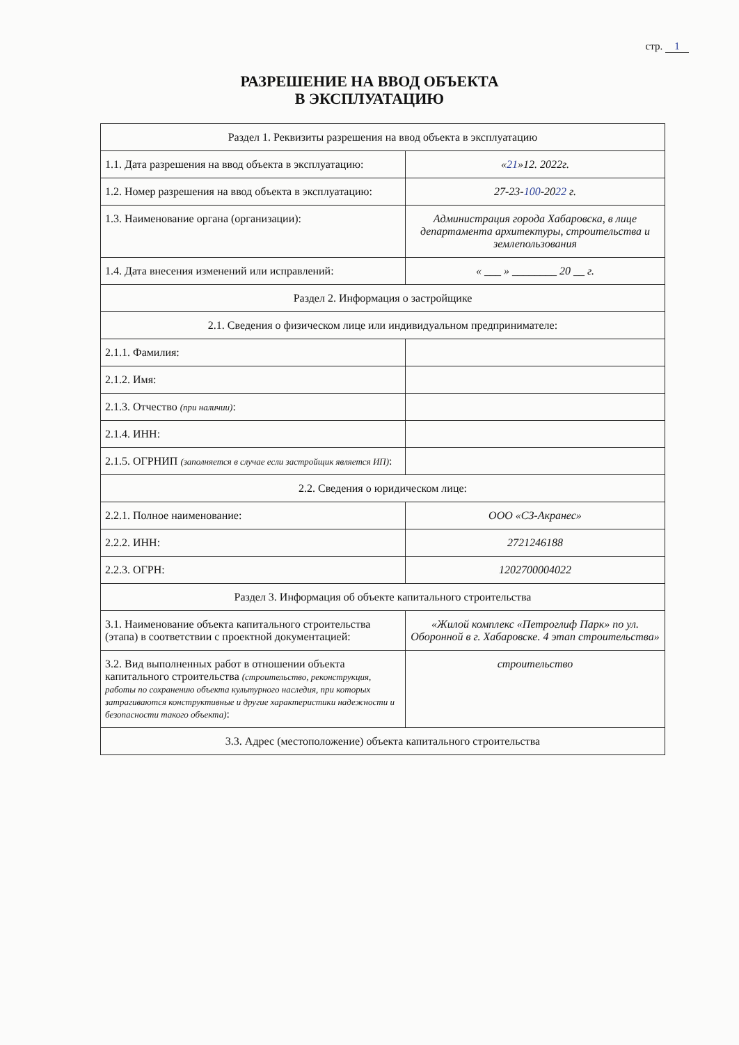стр. 1
РАЗРЕШЕНИЕ НА ВВОД ОБЪЕКТА
В ЭКСПЛУАТАЦИЮ
| Раздел 1. Реквизиты разрешения на ввод объекта в эксплуатацию | |
| 1.1. Дата разрешения на ввод объекта в эксплуатацию: | « 21 »12. 2022г. |
| 1.2. Номер разрешения на ввод объекта в эксплуатацию: | 27-23- 100 -20 22 г. |
| 1.3. Наименование органа (организации): | Администрация города Хабаровска, в лице департамента архитектуры, строительства и землепользования |
| 1.4. Дата внесения изменений или исправлений: | « ___ » ________ 20 __ г. |
| Раздел 2. Информация о застройщике | |
| 2.1. Сведения о физическом лице или индивидуальном предпринимателе: | |
| 2.1.1. Фамилия: | |
| 2.1.2. Имя: | |
| 2.1.3. Отчество (при наличии) : | |
| 2.1.4. ИНН: | |
| 2.1.5. ОГРНИП (заполняется в случае если застройщик является ИП) : | |
| 2.2. Сведения о юридическом лице: | |
| 2.2.1. Полное наименование: | ООО «СЗ-Акранес» |
| 2.2.2. ИНН: | 2721246188 |
| 2.2.3. ОГРН: | 1202700004022 |
| Раздел 3. Информация об объекте капитального строительства | |
| 3.1. Наименование объекта капитального строительства (этапа) в соответствии с проектной документацией: | «Жилой комплекс «Петроглиф Парк» по ул. Оборонной в г. Хабаровске. 4 этап строительства» |
| 3.2. Вид выполненных работ в отношении объекта капитального строительства (строительство, реконструкция, работы по сохранению объекта культурного наследия, при которых затрагиваются конструктивные и другие характеристики надежности и безопасности такого объекта) : | строительство |
| 3.3. Адрес (местоположение) объекта капитального строительства | |